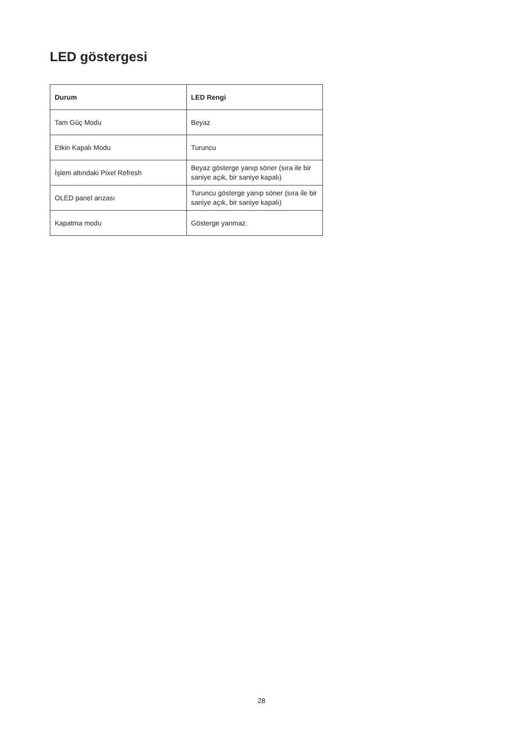LED göstergesi
| Durum | LED Rengi |
| --- | --- |
| Tam Güç Modu | Beyaz |
| Etkin Kapalı Modu | Turuncu |
| İşlem altındaki Pixel Refresh | Beyaz gösterge yanıp söner (sıra ile bir saniye açık, bir saniye kapalı) |
| OLED panel arızası | Turuncu gösterge yanıp söner (sıra ile bir saniye açık, bir saniye kapalı) |
| Kapatma modu | Gösterge yanmaz. |
28